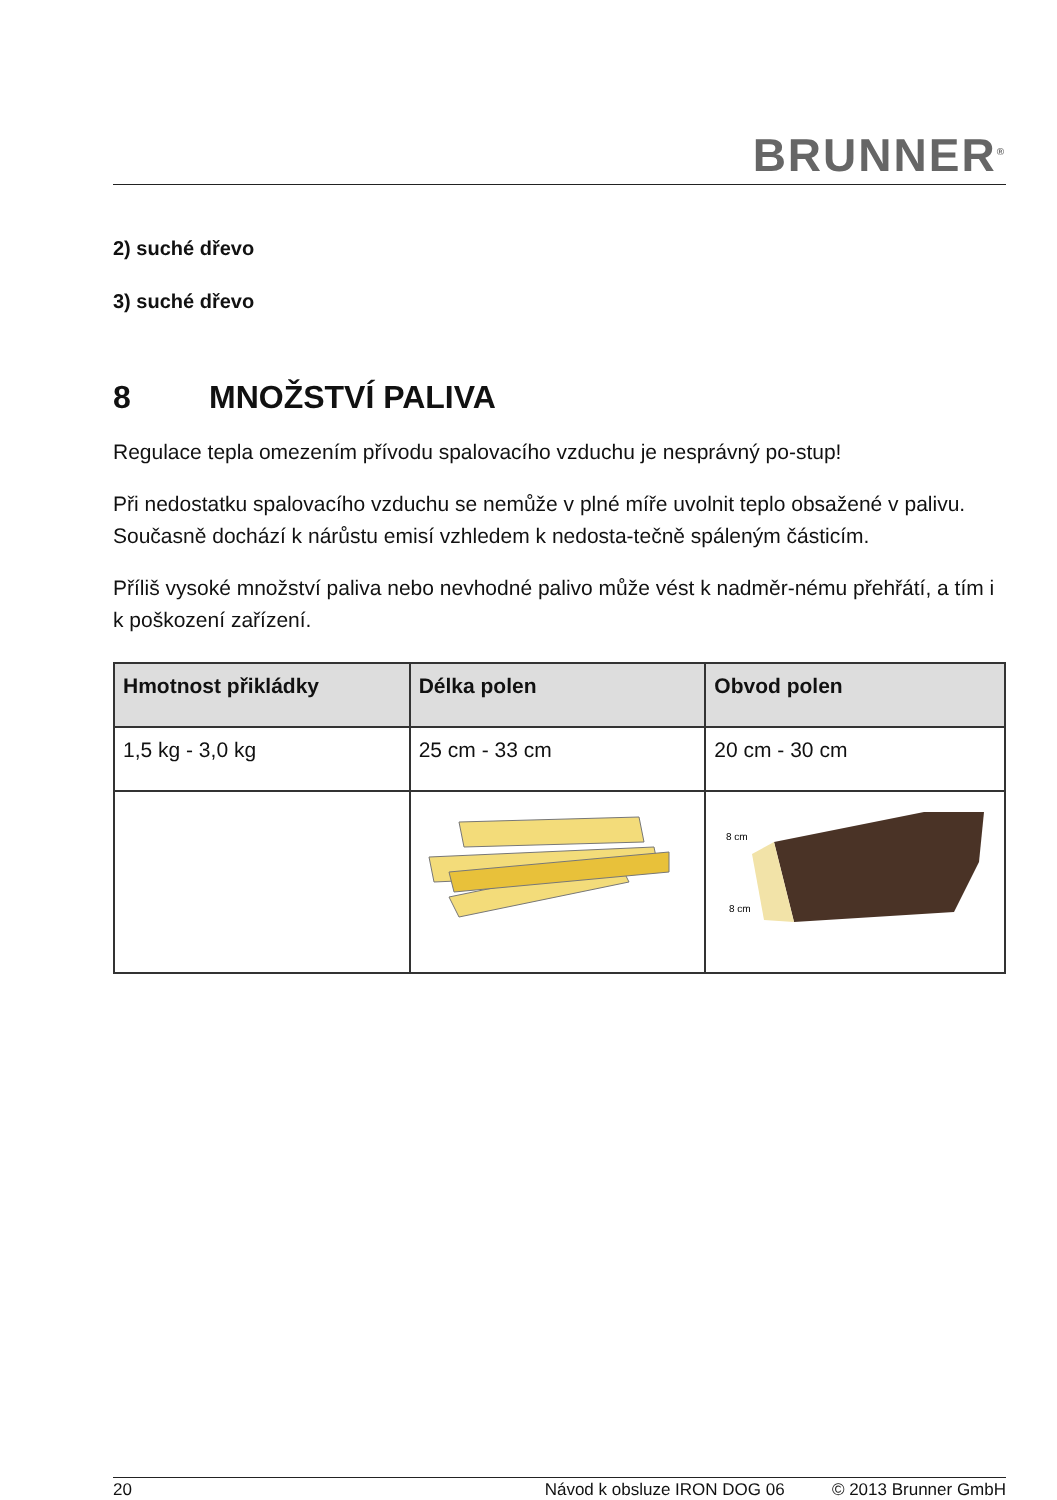BRUNNER<sup>®</sup>
2) suché dřevo
3) suché dřevo
8 MNOŽSTVÍ PALIVA
Regulace tepla omezením přívodu spalovacího vzduchu je nesprávný po-stup!
Při nedostatku spalovacího vzduchu se nemůže v plné míře uvolnit teplo obsažené v palivu. Současně dochází k nárůstu emisí vzhledem k nedosta-tečně spáleným částicím.
Příliš vysoké množství paliva nebo nevhodné palivo může vést k nadměr-nému přehřátí, a tím i k poškození zařízení.
| Hmotnost přikládky | Délka polen | Obvod polen |
| --- | --- | --- |
| 1,5 kg - 3,0 kg | 25 cm - 33 cm | 20 cm - 30 cm |
| | | 8 cm 8 cm |
20 Návod k obsluze IRON DOG 06 © 2013 Brunner GmbH